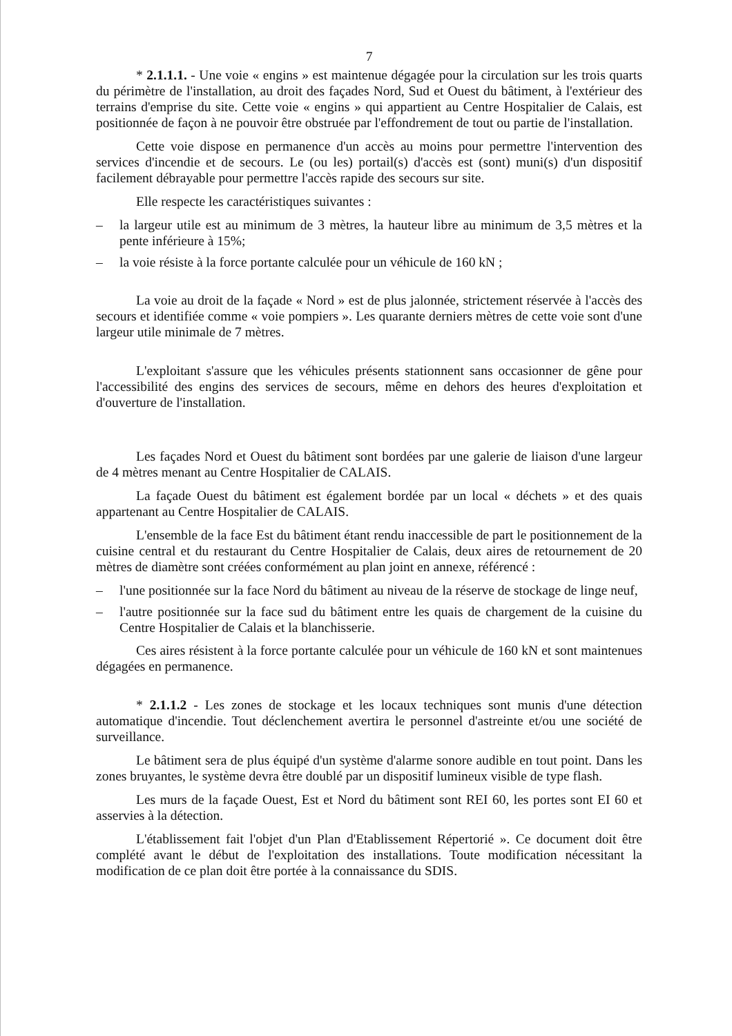7
* 2.1.1.1. - Une voie « engins » est maintenue dégagée pour la circulation sur les trois quarts du périmètre de l'installation, au droit des façades Nord, Sud et Ouest du bâtiment, à l'extérieur des terrains d'emprise du site. Cette voie « engins » qui appartient au Centre Hospitalier de Calais, est positionnée de façon à ne pouvoir être obstruée par l'effondrement de tout ou partie de l'installation.
Cette voie dispose en permanence d'un accès au moins pour permettre l'intervention des services d'incendie et de secours. Le (ou les) portail(s) d'accès est (sont) muni(s) d'un dispositif facilement débrayable pour permettre l'accès rapide des secours sur site.
Elle respecte les caractéristiques suivantes :
– la largeur utile est au minimum de 3 mètres, la hauteur libre au minimum de 3,5 mètres et la pente inférieure à 15%;
– la voie résiste à la force portante calculée pour un véhicule de 160 kN ;
La voie au droit de la façade « Nord » est de plus jalonnée, strictement réservée à l'accès des secours et identifiée comme « voie pompiers ». Les quarante derniers mètres de cette voie sont d'une largeur utile minimale de 7 mètres.
L'exploitant s'assure que les véhicules présents stationnent sans occasionner de gêne pour l'accessibilité des engins des services de secours, même en dehors des heures d'exploitation et d'ouverture de l'installation.
Les façades Nord et Ouest du bâtiment sont bordées par une galerie de liaison d'une largeur de 4 mètres menant au Centre Hospitalier de CALAIS.
La façade Ouest du bâtiment est également bordée par un local « déchets » et des quais appartenant au Centre Hospitalier de CALAIS.
L'ensemble de la face Est du bâtiment étant rendu inaccessible de part le positionnement de la cuisine central et du restaurant du Centre Hospitalier de Calais, deux aires de retournement de 20 mètres de diamètre sont créées conformément au plan joint en annexe, référencé :
– l'une positionnée sur la face Nord du bâtiment au niveau de la réserve de stockage de linge neuf,
– l'autre positionnée sur la face sud du bâtiment entre les quais de chargement de la cuisine du Centre Hospitalier de Calais et la blanchisserie.
Ces aires résistent à la force portante calculée pour un véhicule de 160 kN et sont maintenues dégagées en permanence.
* 2.1.1.2 - Les zones de stockage et les locaux techniques sont munis d'une détection automatique d'incendie. Tout déclenchement avertira le personnel d'astreinte et/ou une société de surveillance.
Le bâtiment sera de plus équipé d'un système d'alarme sonore audible en tout point. Dans les zones bruyantes, le système devra être doublé par un dispositif lumineux visible de type flash.
Les murs de la façade Ouest, Est et Nord du bâtiment sont REI 60, les portes sont EI 60 et asservies à la détection.
L'établissement fait l'objet d'un Plan d'Etablissement Répertorié ». Ce document doit être complété avant le début de l'exploitation des installations. Toute modification nécessitant la modification de ce plan doit être portée à la connaissance du SDIS.